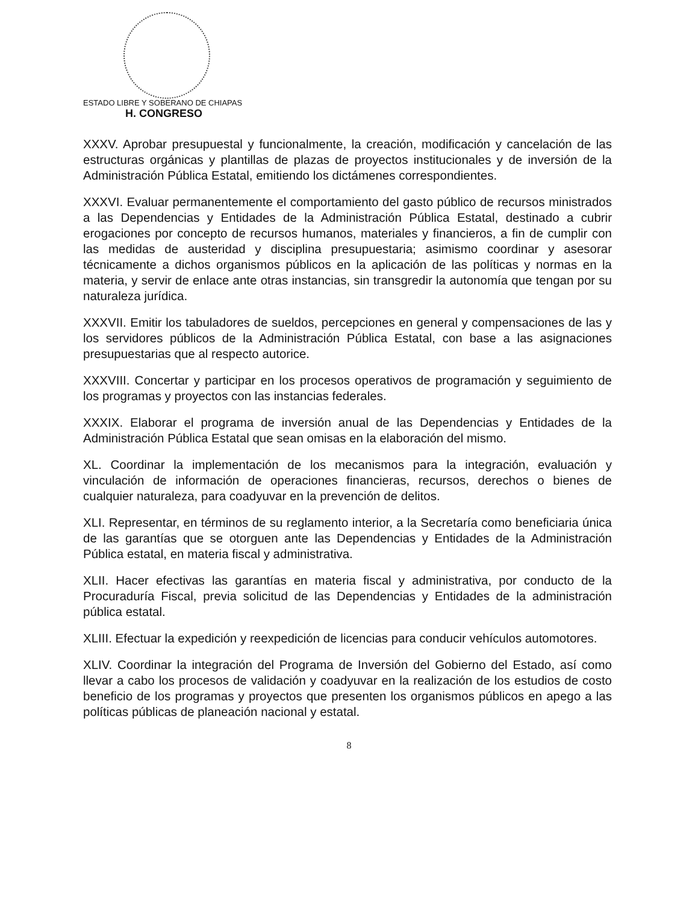ESTADO LIBRE Y SOBERANO DE CHIAPAS
H. CONGRESO
XXXV. Aprobar presupuestal y funcionalmente, la creación, modificación y cancelación de las estructuras orgánicas y plantillas de plazas de proyectos institucionales y de inversión de la Administración Pública Estatal, emitiendo los dictámenes correspondientes.
XXXVI. Evaluar permanentemente el comportamiento del gasto público de recursos ministrados a las Dependencias y Entidades de la Administración Pública Estatal, destinado a cubrir erogaciones por concepto de recursos humanos, materiales y financieros, a fin de cumplir con las medidas de austeridad y disciplina presupuestaria; asimismo coordinar y asesorar técnicamente a dichos organismos públicos en la aplicación de las políticas y normas en la materia, y servir de enlace ante otras instancias, sin transgredir la autonomía que tengan por su naturaleza jurídica.
XXXVII. Emitir los tabuladores de sueldos, percepciones en general y compensaciones de las y los servidores públicos de la Administración Pública Estatal, con base a las asignaciones presupuestarias que al respecto autorice.
XXXVIII. Concertar y participar en los procesos operativos de programación y seguimiento de los programas y proyectos con las instancias federales.
XXXIX. Elaborar el programa de inversión anual de las Dependencias y Entidades de la Administración Pública Estatal que sean omisas en la elaboración del mismo.
XL. Coordinar la implementación de los mecanismos para la integración, evaluación y vinculación de información de operaciones financieras, recursos, derechos o bienes de cualquier naturaleza, para coadyuvar en la prevención de delitos.
XLI. Representar, en términos de su reglamento interior, a la Secretaría como beneficiaria única de las garantías que se otorguen ante las Dependencias y Entidades de la Administración Pública estatal, en materia fiscal y administrativa.
XLII. Hacer efectivas las garantías en materia fiscal y administrativa, por conducto de la Procuraduría Fiscal, previa solicitud de las Dependencias y Entidades de la administración pública estatal.
XLIII. Efectuar la expedición y reexpedición de licencias para conducir vehículos automotores.
XLIV. Coordinar la integración del Programa de Inversión del Gobierno del Estado, así como llevar a cabo los procesos de validación y coadyuvar en la realización de los estudios de costo beneficio de los programas y proyectos que presenten los organismos públicos en apego a las políticas públicas de planeación nacional y estatal.
8